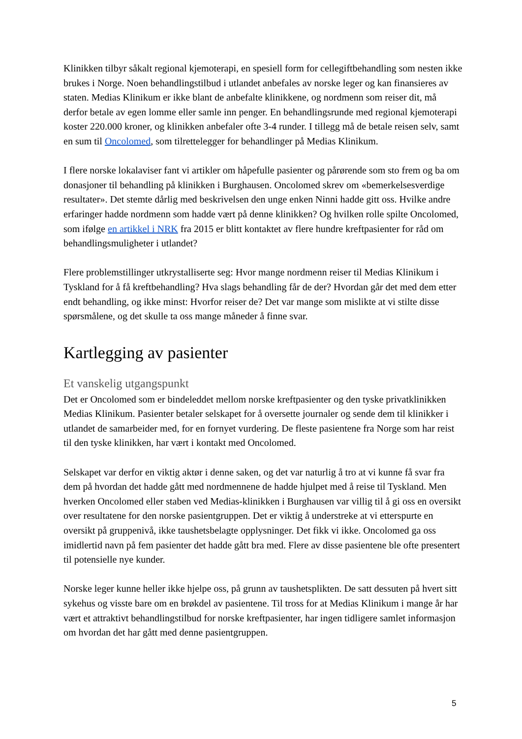Klinikken tilbyr såkalt regional kjemoterapi, en spesiell form for cellegiftbehandling som nesten ikke brukes i Norge. Noen behandlingstilbud i utlandet anbefales av norske leger og kan finansieres av staten. Medias Klinikum er ikke blant de anbefalte klinikkene, og nordmenn som reiser dit, må derfor betale av egen lomme eller samle inn penger. En behandlingsrunde med regional kjemoterapi koster 220.000 kroner, og klinikken anbefaler ofte 3-4 runder. I tillegg må de betale reisen selv, samt en sum til Oncolomed, som tilrettelegger for behandlinger på Medias Klinikum.
I flere norske lokalaviser fant vi artikler om håpefulle pasienter og pårørende som sto frem og ba om donasjoner til behandling på klinikken i Burghausen. Oncolomed skrev om «bemerkelsesverdige resultater». Det stemte dårlig med beskrivelsen den unge enken Ninni hadde gitt oss. Hvilke andre erfaringer hadde nordmenn som hadde vært på denne klinikken? Og hvilken rolle spilte Oncolomed, som ifølge en artikkel i NRK fra 2015 er blitt kontaktet av flere hundre kreftpasienter for råd om behandlingsmuligheter i utlandet?
Flere problemstillinger utkrystalliserte seg: Hvor mange nordmenn reiser til Medias Klinikum i Tyskland for å få kreftbehandling? Hva slags behandling får de der? Hvordan går det med dem etter endt behandling, og ikke minst: Hvorfor reiser de? Det var mange som mislikte at vi stilte disse spørsmålene, og det skulle ta oss mange måneder å finne svar.
Kartlegging av pasienter
Et vanskelig utgangspunkt
Det er Oncolomed som er bindeleddet mellom norske kreftpasienter og den tyske privatklinikken Medias Klinikum. Pasienter betaler selskapet for å oversette journaler og sende dem til klinikker i utlandet de samarbeider med, for en fornyet vurdering. De fleste pasientene fra Norge som har reist til den tyske klinikken, har vært i kontakt med Oncolomed.
Selskapet var derfor en viktig aktør i denne saken, og det var naturlig å tro at vi kunne få svar fra dem på hvordan det hadde gått med nordmennene de hadde hjulpet med å reise til Tyskland. Men hverken Oncolomed eller staben ved Medias-klinikken i Burghausen var villig til å gi oss en oversikt over resultatene for den norske pasientgruppen. Det er viktig å understreke at vi etterspurte en oversikt på gruppenivå, ikke taushetsbelagte opplysninger. Det fikk vi ikke. Oncolomed ga oss imidlertid navn på fem pasienter det hadde gått bra med. Flere av disse pasientene ble ofte presentert til potensielle nye kunder.
Norske leger kunne heller ikke hjelpe oss, på grunn av taushetsplikten. De satt dessuten på hvert sitt sykehus og visste bare om en brøkdel av pasientene. Til tross for at Medias Klinikum i mange år har vært et attraktivt behandlingstilbud for norske kreftpasienter, har ingen tidligere samlet informasjon om hvordan det har gått med denne pasientgruppen.
5